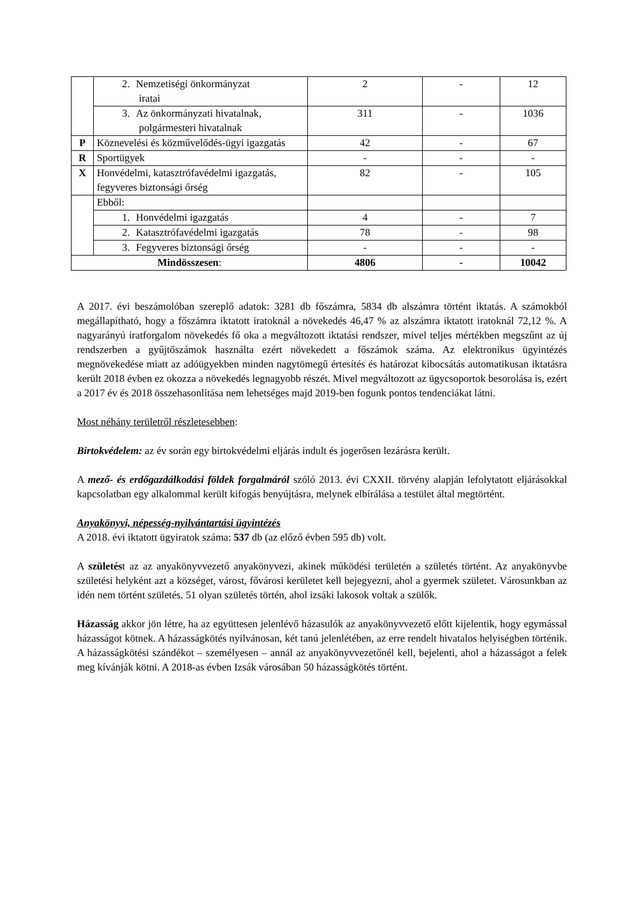| | 2. Nemzetiségi önkormányzat iratai | 2 | - | 12 |
| | 3. Az önkormányzati hivatalnak, polgármesteri hivatalnak | 311 | - | 1036 |
| P | Köznevelési és közművelődés-ügyi igazgatás | 42 | - | 67 |
| R | Sportügyek | - | - | - |
| X | Honvédelmi, katasztrófavédelmi igazgatás, fegyveres biztonsági őrség | 82 | - | 105 |
| | Ebből: | | | |
| | 1. Honvédelmi igazgatás | 4 | - | 7 |
| | 2. Katasztrófavédelmi igazgatás | 78 | - | 98 |
| | 3. Fegyveres biztonsági őrség | - | - | - |
| Mindösszesen : | | 4806 | - | 10042 |
A 2017. évi beszámolóban szereplő adatok: 3281 db főszámra, 5834 db alszámra történt iktatás. A számokból megállapítható, hogy a főszámra iktatott iratoknál a növekedés 46,47 % az alszámra iktatott iratoknál 72,12 %. A nagyarányú iratforgalom növekedés fő oka a megváltozott iktatási rendszer, mivel teljes mértékben megszűnt az új rendszerben a gyűjtőszámok használta ezért növekedett a főszámok száma. Az elektronikus ügyintézés megnövekedése miatt az adóügyekben minden nagytömegű értesítés és határozat kibocsátás automatikusan iktatásra került 2018 évben ez okozza a növekedés legnagyobb részét. Mivel megváltozott az ügycsoportok besorolása is, ezért a 2017 év és 2018 összehasonlítása nem lehetséges majd 2019-ben fogunk pontos tendenciákat látni.
Most néhány területről részletesebben:
Birtokvédelem: az év során egy birtokvédelmi eljárás indult és jogerősen lezárásra került.
A mező- és erdőgazdálkodási földek forgalmáról szóló 2013. évi CXXII. törvény alapján lefolytatott eljárásokkal kapcsolatban egy alkalommal került kifogás benyújtásra, melynek elbírálása a testület által megtörtént.
Anyakönyvi, népesség-nyilvántartási ügyintézés
A 2018. évi iktatott ügyiratok száma: 537 db (az előző évben 595 db) volt.
A születést az az anyakönyvvezető anyakönyvezi, akinek működési területén a születés történt. Az anyakönyvbe születési helyként azt a községet, várost, fővárosi kerületet kell bejegyezni, ahol a gyermek születet. Városunkban az idén nem történt születés. 51 olyan születés történ, ahol izsáki lakosok voltak a szülők.
Házasság akkor jön létre, ha az együttesen jelenlévő házasulók az anyakönyvvezető előtt kijelentik, hogy egymással házasságot kötnek. A házasságkötés nyilvánosan, két tanú jelenlétében, az erre rendelt hivatalos helyiségben történik. A házasságkötési szándékot – személyesen – annál az anyakönyvvezetőnél kell, bejelenti, ahol a házasságot a felek meg kívánják kötni. A 2018-as évben Izsák városában 50 házasságkötés történt.